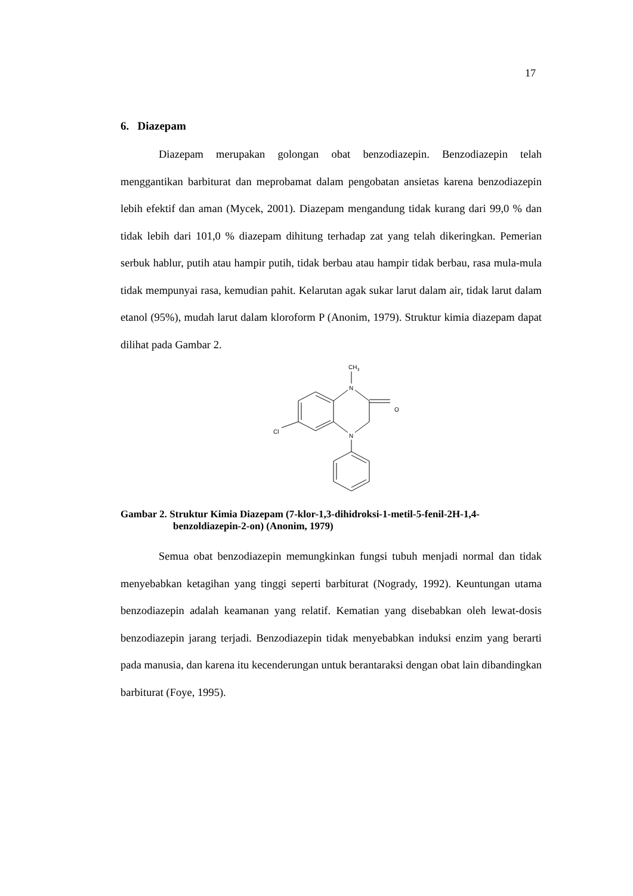17
6. Diazepam
Diazepam merupakan golongan obat benzodiazepin. Benzodiazepin telah menggantikan barbiturat dan meprobamat dalam pengobatan ansietas karena benzodiazepin lebih efektif dan aman (Mycek, 2001). Diazepam mengandung tidak kurang dari 99,0 % dan tidak lebih dari 101,0 % diazepam dihitung terhadap zat yang telah dikeringkan. Pemerian serbuk hablur, putih atau hampir putih, tidak berbau atau hampir tidak berbau, rasa mula-mula tidak mempunyai rasa, kemudian pahit. Kelarutan agak sukar larut dalam air, tidak larut dalam etanol (95%), mudah larut dalam kloroform P (Anonim, 1979). Struktur kimia diazepam dapat dilihat pada Gambar 2.
CH3
N
N
O
Cl
Gambar 2. Struktur Kimia Diazepam (7-klor-1,3-dihidroksi-1-metil-5-fenil-2H-1,4-benzoldiazepin-2-on) (Anonim, 1979)
Semua obat benzodiazepin memungkinkan fungsi tubuh menjadi normal dan tidak menyebabkan ketagihan yang tinggi seperti barbiturat (Nogrady, 1992). Keuntungan utama benzodiazepin adalah keamanan yang relatif. Kematian yang disebabkan oleh lewat-dosis benzodiazepin jarang terjadi. Benzodiazepin tidak menyebabkan induksi enzim yang berarti pada manusia, dan karena itu kecenderungan untuk berantaraksi dengan obat lain dibandingkan barbiturat (Foye, 1995).